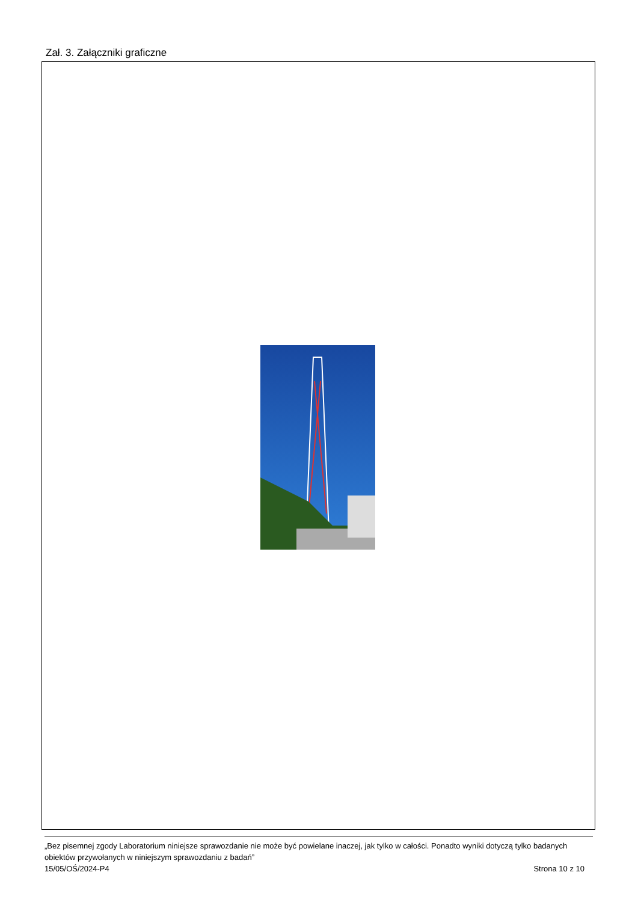Zał. 3. Załączniki graficzne
„Bez pisemnej zgody Laboratorium niniejsze sprawozdanie nie może być powielane inaczej, jak tylko w całości. Ponadto wyniki dotyczą tylko badanych obiektów przywołanych w niniejszym sprawozdaniu z badań”
15/05/OŚ/2024-P4 Strona 10 z 10